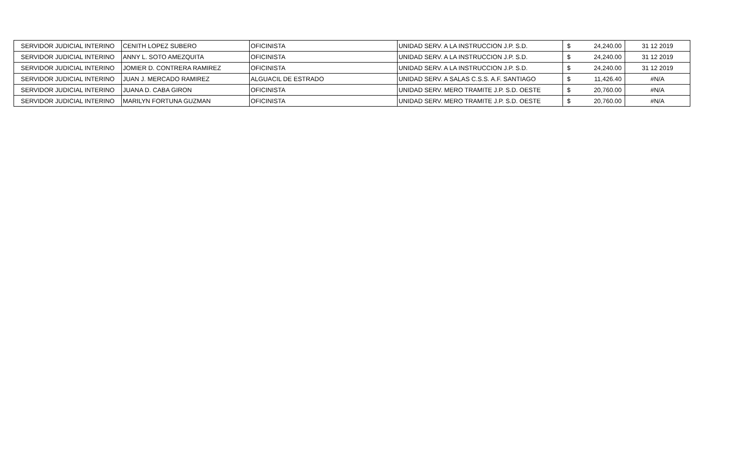| SERVIDOR JUDICIAL INTERINO | CENITH LOPEZ SUBERO | OFICINISTA | UNIDAD SERV. A LA INSTRUCCION J.P. S.D. | $ | 24,240.00 | 31 12 2019 |
| SERVIDOR JUDICIAL INTERINO | ANNY L. SOTO AMEZQUITA | OFICINISTA | UNIDAD SERV. A LA INSTRUCCION J.P. S.D. | $ | 24,240.00 | 31 12 2019 |
| SERVIDOR JUDICIAL INTERINO | JOMIER D. CONTRERA RAMIREZ | OFICINISTA | UNIDAD SERV. A LA INSTRUCCION J.P. S.D. | $ | 24,240.00 | 31 12 2019 |
| SERVIDOR JUDICIAL INTERINO | JUAN J. MERCADO RAMIREZ | ALGUACIL DE ESTRADO | UNIDAD SERV. A SALAS C.S.S. A.F. SANTIAGO | $ | 11,426.40 | #N/A |
| SERVIDOR JUDICIAL INTERINO | JUANA D. CABA GIRON | OFICINISTA | UNIDAD SERV. MERO TRAMITE J.P. S.D. OESTE | $ | 20,760.00 | #N/A |
| SERVIDOR JUDICIAL INTERINO | MARILYN FORTUNA GUZMAN | OFICINISTA | UNIDAD SERV. MERO TRAMITE J.P. S.D. OESTE | $ | 20,760.00 | #N/A |